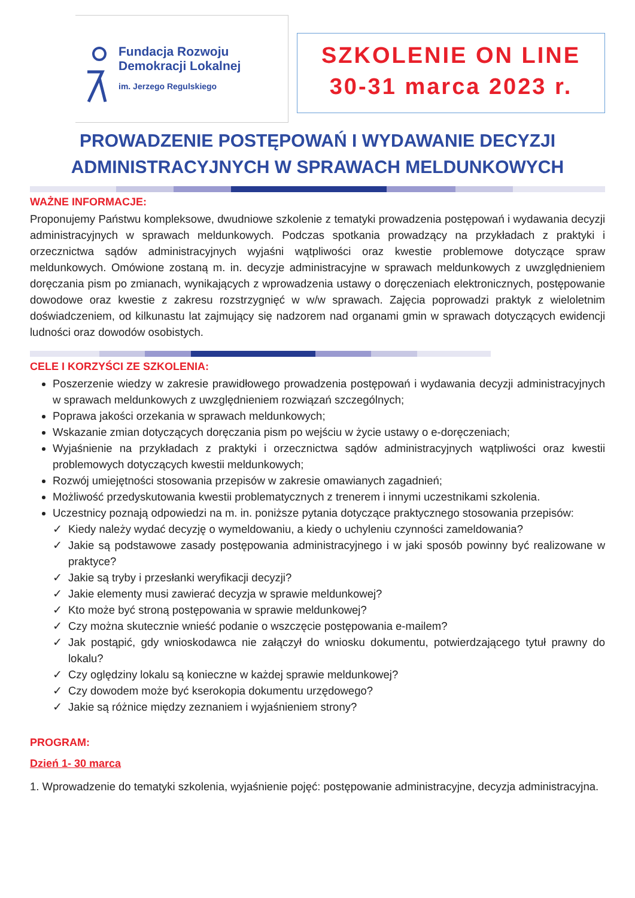Fundacja Rozwoju
Demokracji Lokalnej
im. Jerzego Regulskiego
SZKOLENIE ON LINE
30-31 marca 2023 r.
PROWADZENIE POSTĘPOWAŃ I WYDAWANIE DECYZJI
ADMINISTRACYJNYCH W SPRAWACH MELDUNKOWYCH
WAŻNE INFORMACJE:
Proponujemy Państwu kompleksowe, dwudniowe szkolenie z tematyki prowadzenia postępowań i wydawania decyzji administracyjnych w sprawach meldunkowych. Podczas spotkania prowadzący na przykładach z praktyki i orzecznictwa sądów administracyjnych wyjaśni wątpliwości oraz kwestie problemowe dotyczące spraw meldunkowych. Omówione zostaną m. in. decyzje administracyjne w sprawach meldunkowych z uwzględnieniem doręczania pism po zmianach, wynikających z wprowadzenia ustawy o doręczeniach elektronicznych, postępowanie dowodowe oraz kwestie z zakresu rozstrzygnięć w w/w sprawach. Zajęcia poprowadzi praktyk z wieloletnim doświadczeniem, od kilkunastu lat zajmujący się nadzorem nad organami gmin w sprawach dotyczących ewidencji ludności oraz dowodów osobistych.
CELE I KORZYŚCI ZE SZKOLENIA:
Poszerzenie wiedzy w zakresie prawidłowego prowadzenia postępowań i wydawania decyzji administracyjnych w sprawach meldunkowych z uwzględnieniem rozwiązań szczególnych;
Poprawa jakości orzekania w sprawach meldunkowych;
Wskazanie zmian dotyczących doręczania pism po wejściu w życie ustawy o e-doręczeniach;
Wyjaśnienie na przykładach z praktyki i orzecznictwa sądów administracyjnych wątpliwości oraz kwestii problemowych dotyczących kwestii meldunkowych;
Rozwój umiejętności stosowania przepisów w zakresie omawianych zagadnień;
Możliwość przedyskutowania kwestii problematycznych z trenerem i innymi uczestnikami szkolenia.
Uczestnicy poznają odpowiedzi na m. in. poniższe pytania dotyczące praktycznego stosowania przepisów:
Kiedy należy wydać decyzję o wymeldowaniu, a kiedy o uchyleniu czynności zameldowania?
Jakie są podstawowe zasady postępowania administracyjnego i w jaki sposób powinny być realizowane w praktyce?
Jakie są tryby i przesłanki weryfikacji decyzji?
Jakie elementy musi zawierać decyzja w sprawie meldunkowej?
Kto może być stroną postępowania w sprawie meldunkowej?
Czy można skutecznie wnieść podanie o wszczęcie postępowania e-mailem?
Jak postąpić, gdy wnioskodawca nie załączył do wniosku dokumentu, potwierdzającego tytuł prawny do lokalu?
Czy oględziny lokalu są konieczne w każdej sprawie meldunkowej?
Czy dowodem może być kserokopia dokumentu urzędowego?
Jakie są różnice między zeznaniem i wyjaśnieniem strony?
PROGRAM:
Dzień 1- 30 marca
1. Wprowadzenie do tematyki szkolenia, wyjaśnienie pojęć: postępowanie administracyjne, decyzja administracyjna.